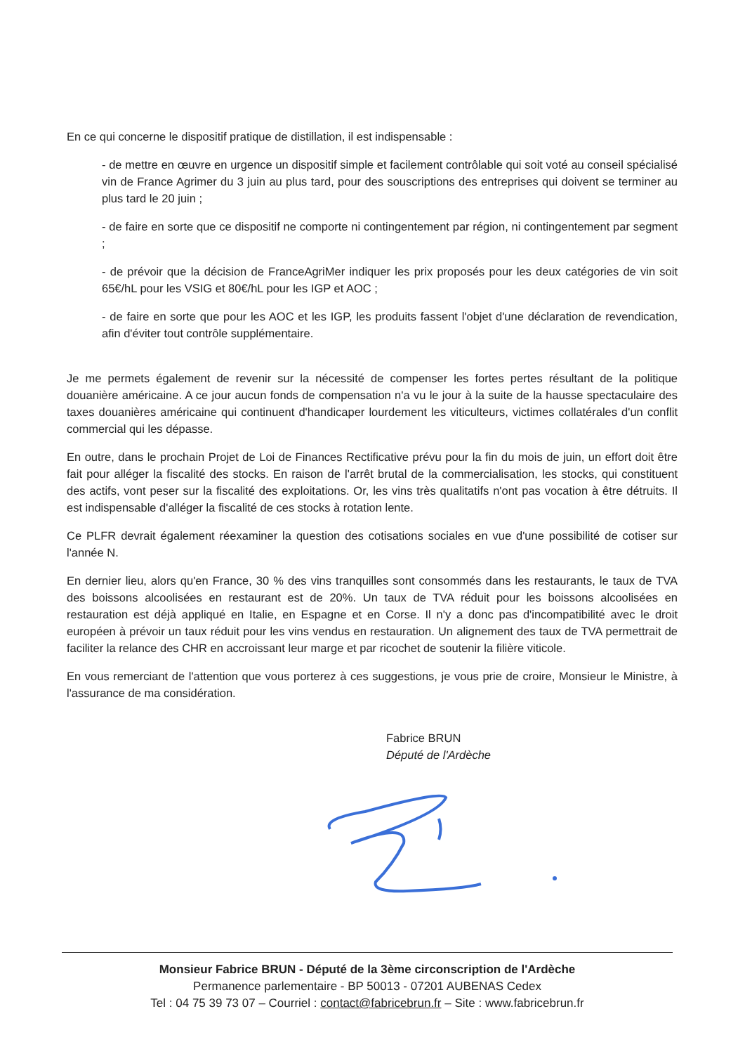En ce qui concerne le dispositif pratique de distillation, il est indispensable :
- de mettre en œuvre en urgence un dispositif simple et facilement contrôlable qui soit voté au conseil spécialisé vin de France Agrimer du 3 juin au plus tard, pour des souscriptions des entreprises qui doivent se terminer au plus tard le 20 juin ;
- de faire en sorte que ce dispositif ne comporte ni contingentement par région, ni contingentement par segment ;
- de prévoir que la décision de FranceAgriMer indiquer les prix proposés pour les deux catégories de vin soit 65€/hL pour les VSIG et 80€/hL pour les IGP et AOC ;
- de faire en sorte que pour les AOC et les IGP, les produits fassent l'objet d'une déclaration de revendication, afin d'éviter tout contrôle supplémentaire.
Je me permets également de revenir sur la nécessité de compenser les fortes pertes résultant de la politique douanière américaine. A ce jour aucun fonds de compensation n'a vu le jour à la suite de la hausse spectaculaire des taxes douanières américaine qui continuent d'handicaper lourdement les viticulteurs, victimes collatérales d'un conflit commercial qui les dépasse.
En outre, dans le prochain Projet de Loi de Finances Rectificative prévu pour la fin du mois de juin, un effort doit être fait pour alléger la fiscalité des stocks. En raison de l'arrêt brutal de la commercialisation, les stocks, qui constituent des actifs, vont peser sur la fiscalité des exploitations. Or, les vins très qualitatifs n'ont pas vocation à être détruits. Il est indispensable d'alléger la fiscalité de ces stocks à rotation lente.
Ce PLFR devrait également réexaminer la question des cotisations sociales en vue d'une possibilité de cotiser sur l'année N.
En dernier lieu, alors qu'en France, 30 % des vins tranquilles sont consommés dans les restaurants, le taux de TVA des boissons alcoolisées en restaurant est de 20%. Un taux de TVA réduit pour les boissons alcoolisées en restauration est déjà appliqué en Italie, en Espagne et en Corse. Il n'y a donc pas d'incompatibilité avec le droit européen à prévoir un taux réduit pour les vins vendus en restauration. Un alignement des taux de TVA permettrait de faciliter la relance des CHR en accroissant leur marge et par ricochet de soutenir la filière viticole.
En vous remerciant de l'attention que vous porterez à ces suggestions, je vous prie de croire, Monsieur le Ministre, à l'assurance de ma considération.
Fabrice BRUN
Député de l'Ardèche
Monsieur Fabrice BRUN - Député de la 3ème circonscription de l'Ardèche
Permanence parlementaire - BP 50013 - 07201 AUBENAS Cedex
Tel : 04 75 39 73 07 – Courriel : contact@fabricebrun.fr – Site : www.fabricebrun.fr